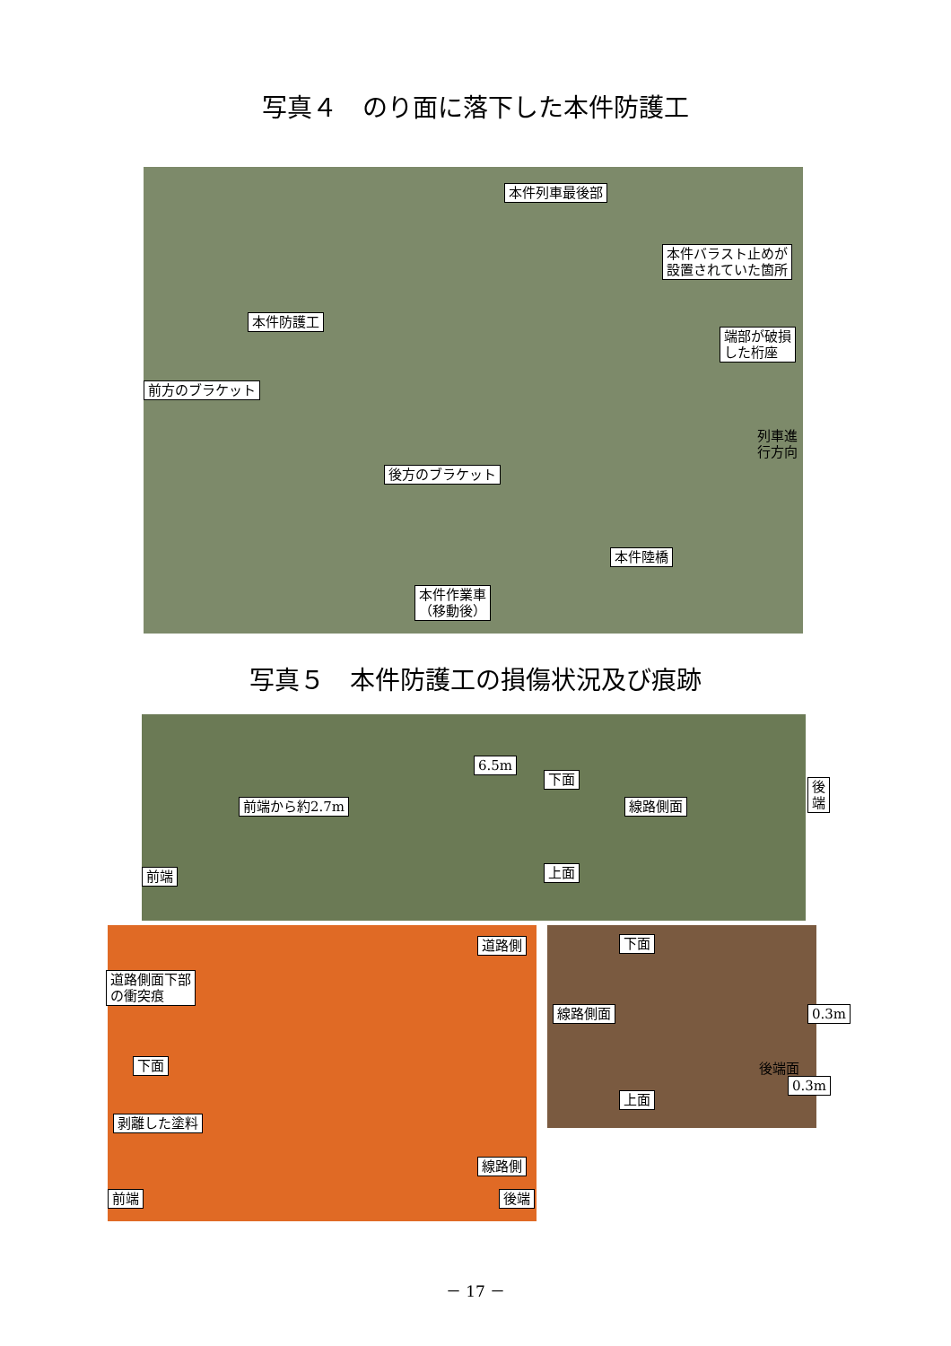写真４　のり面に落下した本件防護工
本件列車最後部
本件バラスト止めが
設置されていた箇所
本件防護工
端部が破損
した桁座
前方のブラケット
後方のブラケット
本件陸橋
本件作業車
（移動後）
列車進行方向
写真５　本件防護工の損傷状況及び痕跡
6.5m
下面 後端
線路側面 前端から約2.7m
前端 上面
道路側
道路側面下部
の衝突痕
下面
剥離した塗料
線路側
前端 後端
下面
線路側面 0.3m
後端面
0.3m
上面
－ 17 －